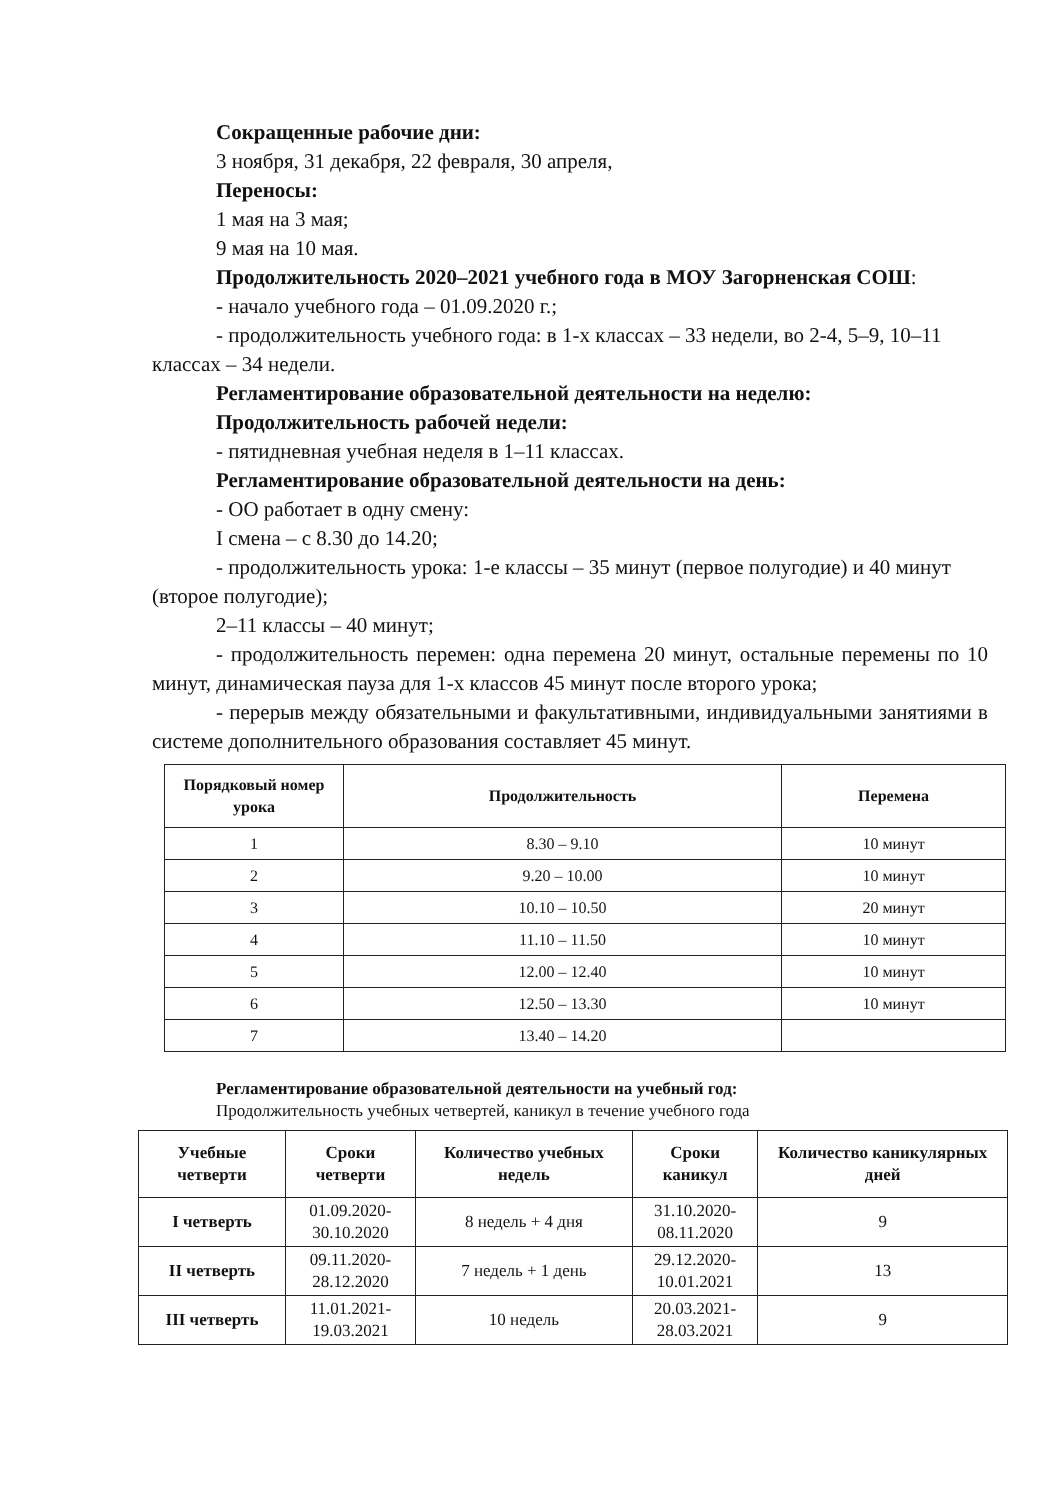Сокращенные рабочие дни:
3 ноября, 31 декабря, 22 февраля, 30 апреля,
Переносы:
1 мая на 3 мая;
9 мая на 10 мая.
Продолжительность 2020–2021 учебного года в МОУ Загорненская СОШ:
- начало учебного года – 01.09.2020 г.;
- продолжительность учебного года: в 1-х классах – 33 недели, во 2-4, 5–9, 10–11 классах – 34 недели.
Регламентирование образовательной деятельности на неделю:
Продолжительность рабочей недели:
- пятидневная учебная неделя в 1–11 классах.
Регламентирование образовательной деятельности на день:
- ОО работает в одну смену:
I смена – с 8.30 до 14.20;
- продолжительность урока: 1-е классы – 35 минут (первое полугодие) и 40 минут (второе полугодие);
2–11 классы – 40 минут;
- продолжительность перемен: одна перемена 20 минут, остальные перемены по 10 минут, динамическая пауза для 1-х классов 45 минут после второго урока;
- перерыв между обязательными и факультативными, индивидуальными занятиями в системе дополнительного образования составляет 45 минут.
| Порядковый номер урока | Продолжительность | Перемена |
| --- | --- | --- |
| 1 | 8.30 – 9.10 | 10 минут |
| 2 | 9.20 – 10.00 | 10 минут |
| 3 | 10.10 – 10.50 | 20 минут |
| 4 | 11.10 – 11.50 | 10 минут |
| 5 | 12.00 – 12.40 | 10 минут |
| 6 | 12.50 – 13.30 | 10 минут |
| 7 | 13.40 – 14.20 | |
Регламентирование образовательной деятельности на учебный год:
Продолжительность учебных четвертей, каникул в течение учебного года
| Учебные четверти | Сроки четверти | Количество учебных недель | Сроки каникул | Количество каникулярных дней |
| --- | --- | --- | --- | --- |
| I четверть | 01.09.2020- 30.10.2020 | 8 недель + 4 дня | 31.10.2020- 08.11.2020 | 9 |
| II четверть | 09.11.2020- 28.12.2020 | 7 недель + 1 день | 29.12.2020- 10.01.2021 | 13 |
| III четверть | 11.01.2021- 19.03.2021 | 10 недель | 20.03.2021- 28.03.2021 | 9 |